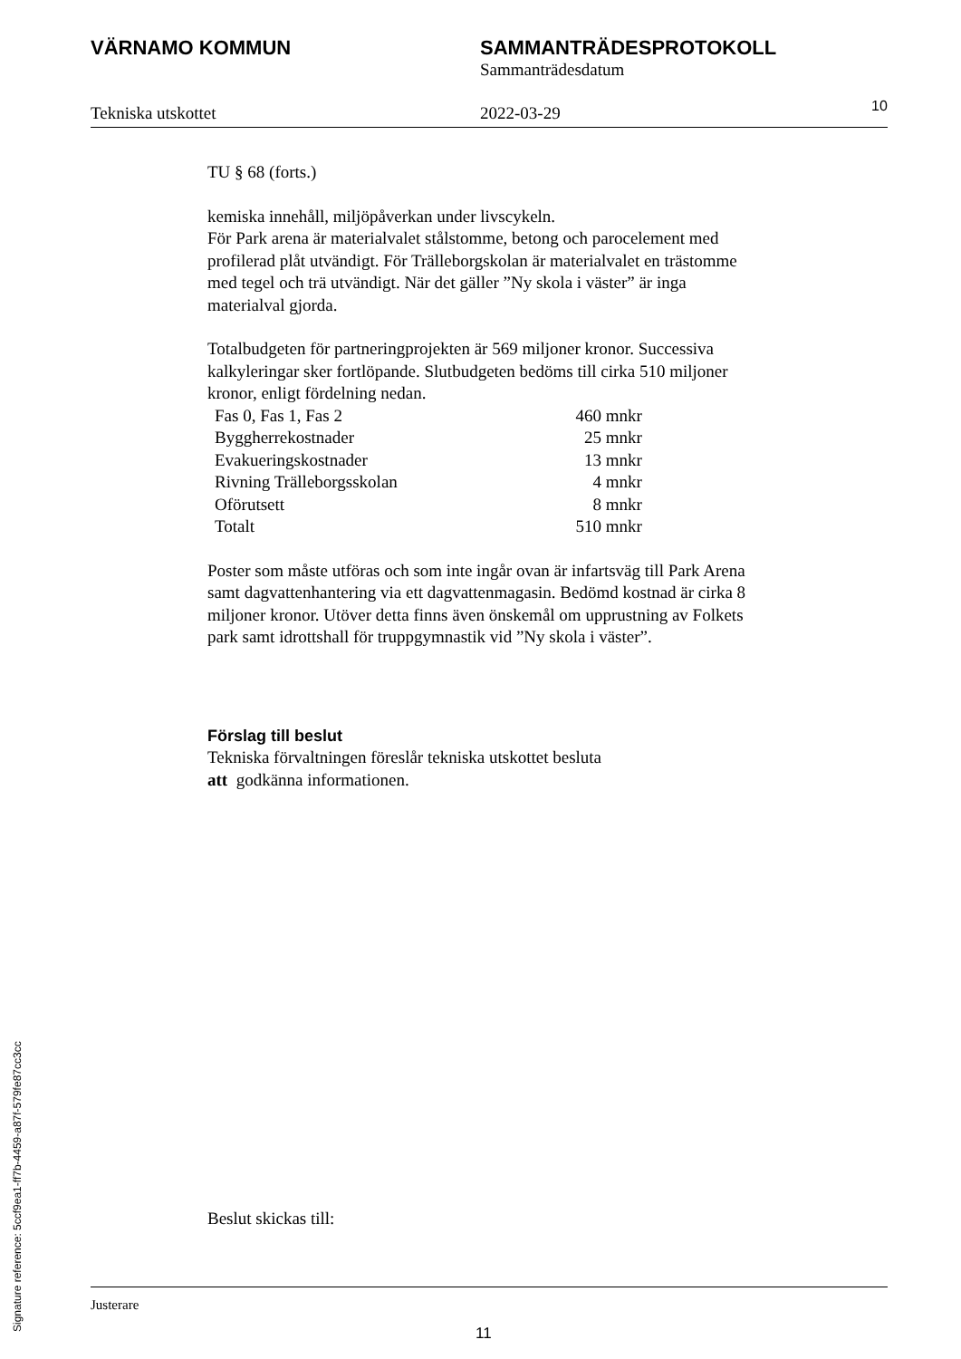VÄRNAMO KOMMUN SAMMANTRÄDESPROTOKOLL
Sammanträdesdatum
Tekniska utskottet 2022-03-29
10
TU § 68 (forts.)
kemiska innehåll, miljöpåverkan under livscykeln.
För Park arena är materialvalet stålstomme, betong och parocelement med profilerad plåt utvändigt. För Trälleborgskolan är materialvalet en trästomme med tegel och trä utvändigt. När det gäller ”Ny skola i väster” är inga materialval gjorda.
Totalbudgeten för partneringprojekten är 569 miljoner kronor. Successiva kalkyleringar sker fortlöpande. Slutbudgeten bedöms till cirka 510 miljoner kronor, enligt fördelning nedan.
| Fas 0, Fas 1, Fas 2 | 460 mnkr |
| Byggherrekostnader | 25 mnkr |
| Evakueringskostnader | 13 mnkr |
| Rivning Trälleborgsskolan | 4 mnkr |
| Oförutsett | 8 mnkr |
| Totalt | 510 mnkr |
Poster som måste utföras och som inte ingår ovan är infartsväg till Park Arena samt dagvattenhantering via ett dagvattenmagasin. Bedömd kostnad är cirka 8 miljoner kronor. Utöver detta finns även önskemål om upprustning av Folkets park samt idrottshall för truppgymnastik vid ”Ny skola i väster”.
Förslag till beslut
Tekniska förvaltningen föreslår tekniska utskottet besluta
att godkänna informationen.
Beslut skickas till:
Justerare
11
Signature reference: 5ccf9ea1-ff7b-4459-a87f-579fe87cc3cc